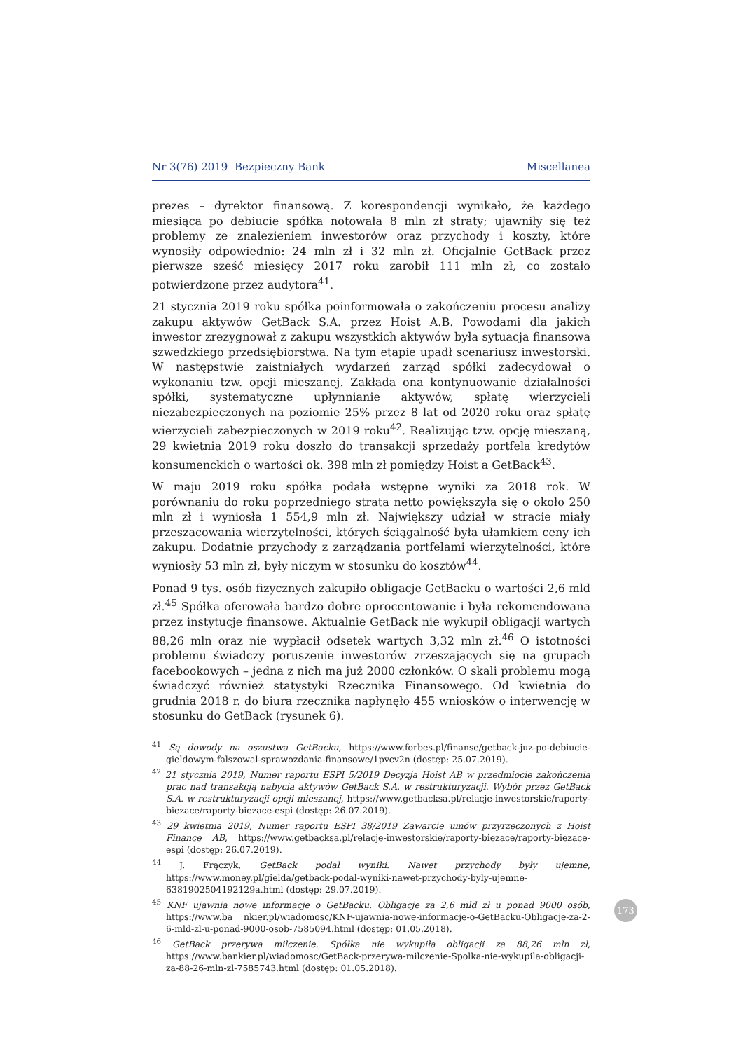Nr 3(76) 2019 Bezpieczny Bank Miscellanea
prezes – dyrektor finansową. Z korespondencji wynikało, że każdego miesiąca po debiucie spółka notowała 8 mln zł straty; ujawniły się też problemy ze znalezieniem inwestorów oraz przychody i koszty, które wynosiły odpowiednio: 24 mln zł i 32 mln zł. Oficjalnie GetBack przez pierwsze sześć miesięcy 2017 roku zarobił 111 mln zł, co zostało potwierdzone przez audytora<sup>41</sup>.
21 stycznia 2019 roku spółka poinformowała o zakończeniu procesu analizy zakupu aktywów GetBack S.A. przez Hoist A.B. Powodami dla jakich inwestor zrezygnował z zakupu wszystkich aktywów była sytuacja finansowa szwedzkiego przedsiębiorstwa. Na tym etapie upadł scenariusz inwestorski. W następstwie zaistniałych wydarzeń zarząd spółki zadecydował o wykonaniu tzw. opcji mieszanej. Zakłada ona kontynuowanie działalności spółki, systematyczne upłynnianie aktywów, spłatę wierzycieli niezabezpieczonych na poziomie 25% przez 8 lat od 2020 roku oraz spłatę wierzycieli zabezpieczonych w 2019 roku<sup>42</sup>. Realizując tzw. opcję mieszaną, 29 kwietnia 2019 roku doszło do transakcji sprzedaży portfela kredytów konsumenckich o wartości ok. 398 mln zł pomiędzy Hoist a GetBack<sup>43</sup>.
W maju 2019 roku spółka podała wstępne wyniki za 2018 rok. W porównaniu do roku poprzedniego strata netto powiększyła się o około 250 mln zł i wyniosła 1 554,9 mln zł. Największy udział w stracie miały przeszacowania wierzytelności, których ściągalność była ułamkiem ceny ich zakupu. Dodatnie przychody z zarządzania portfelami wierzytelności, które wyniosły 53 mln zł, były niczym w stosunku do kosztów<sup>44</sup>.
Ponad 9 tys. osób fizycznych zakupiło obligacje GetBacku o wartości 2,6 mld zł.<sup>45</sup> Spółka oferowała bardzo dobre oprocentowanie i była rekomendowana przez instytucje finansowe. Aktualnie GetBack nie wykupił obligacji wartych 88,26 mln oraz nie wypłacił odsetek wartych 3,32 mln zł.<sup>46</sup> O istotności problemu świadczy poruszenie inwestorów zrzeszających się na grupach facebookowych – jedna z nich ma już 2000 członków. O skali problemu mogą świadczyć również statystyki Rzecznika Finansowego. Od kwietnia do grudnia 2018 r. do biura rzecznika napłynęło 455 wniosków o interwencję w stosunku do GetBack (rysunek 6).
<sup>41</sup> Są dowody na oszustwa GetBacku, https://www.forbes.pl/finanse/getback-juz-po-debiucie-gieldowym-falszowal-sprawozdania-finansowe/1pvcv2n (dostęp: 25.07.2019).
<sup>42</sup> 21 stycznia 2019, Numer raportu ESPI 5/2019 Decyzja Hoist AB w przedmiocie zakończenia prac nad transakcją nabycia aktywów GetBack S.A. w restrukturyzacji. Wybór przez GetBack S.A. w restrukturyzacji opcji mieszanej, https://www.getbacksa.pl/relacje-inwestorskie/raporty-biezace/raporty-biezace-espi (dostęp: 26.07.2019).
<sup>43</sup> 29 kwietnia 2019, Numer raportu ESPI 38/2019 Zawarcie umów przyrzeczonych z Hoist Finance AB, https://www.getbacksa.pl/relacje-inwestorskie/raporty-biezace/raporty-biezace-espi (dostęp: 26.07.2019).
<sup>44</sup> J. Frączyk, GetBack podał wyniki. Nawet przychody były ujemne, https://www.money.pl/gielda/getback-podal-wyniki-nawet-przychody-byly-ujemne-6381902504192129a.html (dostęp: 29.07.2019).
<sup>45</sup> KNF ujawnia nowe informacje o GetBacku. Obligacje za 2,6 mld zł u ponad 9000 osób, https://www.ba nkier.pl/wiadomosc/KNF-ujawnia-nowe-informacje-o-GetBacku-Obligacje-za-2-6-mld-zl-u-ponad-9000-osob-7585094.html (dostęp: 01.05.2018).
<sup>46</sup> GetBack przerywa milczenie. Spółka nie wykupiła obligacji za 88,26 mln zł, https://www.bankier.pl/wiadomosc/GetBack-przerywa-milczenie-Spolka-nie-wykupila-obligacji-za-88-26-mln-zl-7585743.html (dostęp: 01.05.2018).
173